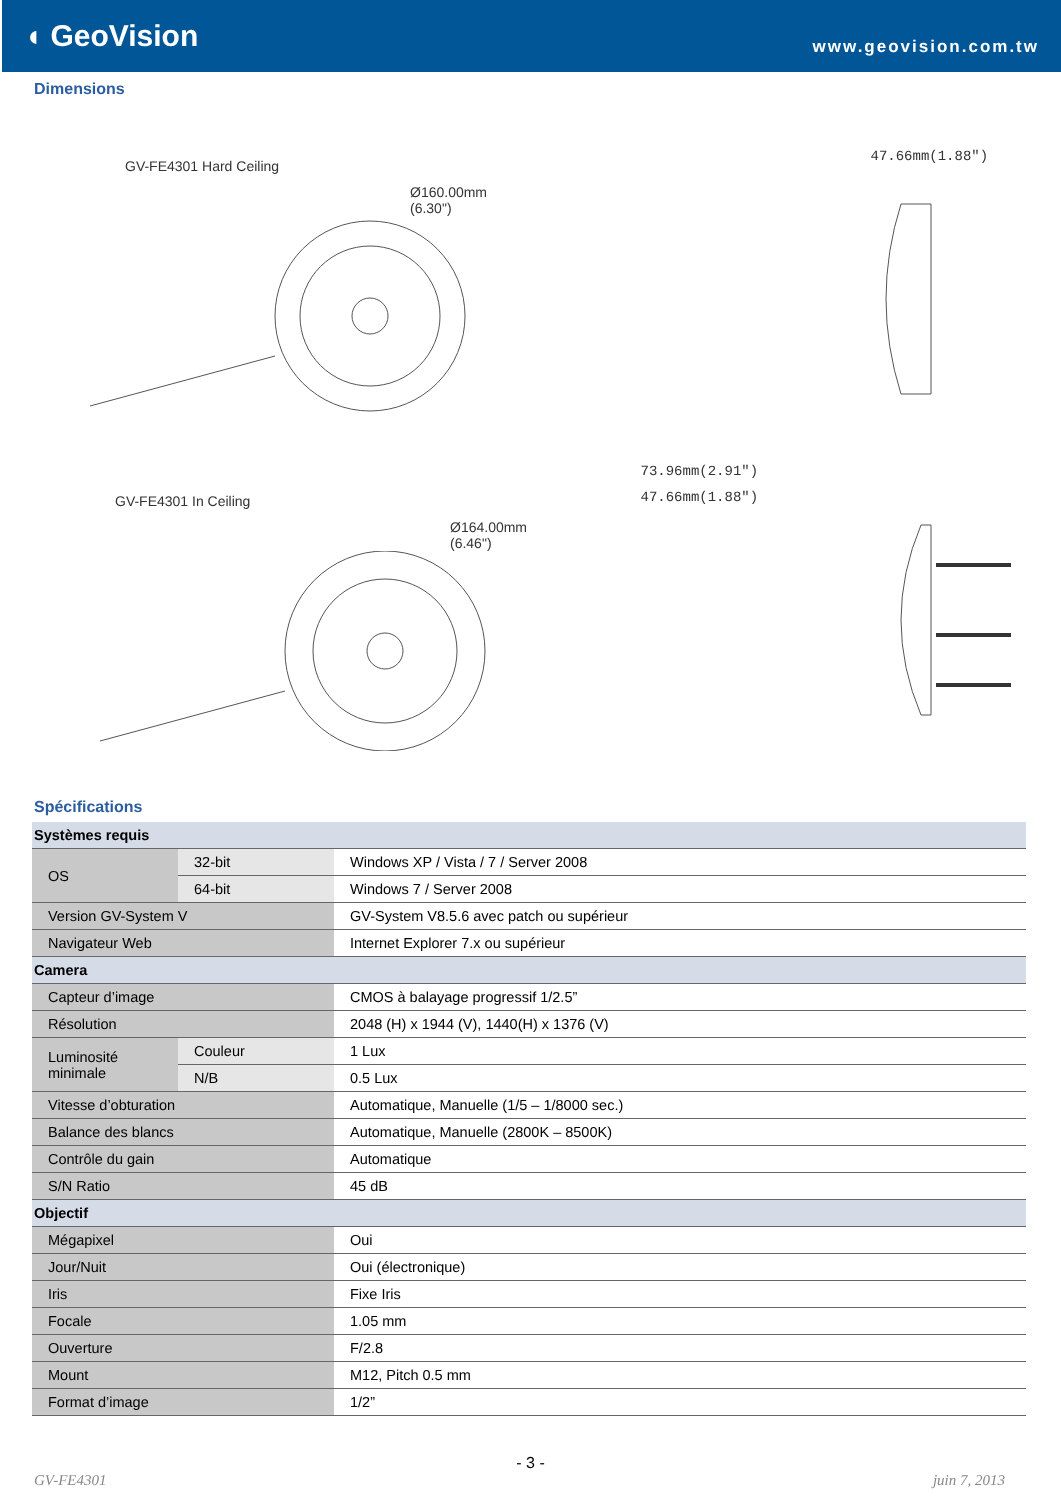◖ GeoVision
www.geovision.com.tw
Dimensions
GV-FE4301 Hard Ceiling
Ø160.00mm (6.30")
47.66mm(1.88")
GV-FE4301 In Ceiling
Ø164.00mm (6.46")
73.96mm(2.91")
47.66mm(1.88")
Spécifications
| Systèmes requis | | |
| OS | 32-bit | Windows XP / Vista / 7 / Server 2008 |
| | 64-bit | Windows 7 / Server 2008 |
| Version GV-System V | | GV-System V8.5.6 avec patch ou supérieur |
| Navigateur Web | | Internet Explorer 7.x ou supérieur |
| Camera | | |
| Capteur d’image | | CMOS à balayage progressif 1/2.5” |
| Résolution | | 2048 (H) x 1944 (V), 1440(H) x 1376 (V) |
| Luminosité minimale | Couleur | 1 Lux |
| | N/B | 0.5 Lux |
| Vitesse d’obturation | | Automatique, Manuelle (1/5 – 1/8000 sec.) |
| Balance des blancs | | Automatique, Manuelle (2800K – 8500K) |
| Contrôle du gain | | Automatique |
| S/N Ratio | | 45 dB |
| Objectif | | |
| Mégapixel | | Oui |
| Jour/Nuit | | Oui (électronique) |
| Iris | | Fixe Iris |
| Focale | | 1.05 mm |
| Ouverture | | F/2.8 |
| Mount | | M12, Pitch 0.5 mm |
| Format d’image | | 1/2” |
- 3 -
GV-FE4301 juin 7, 2013